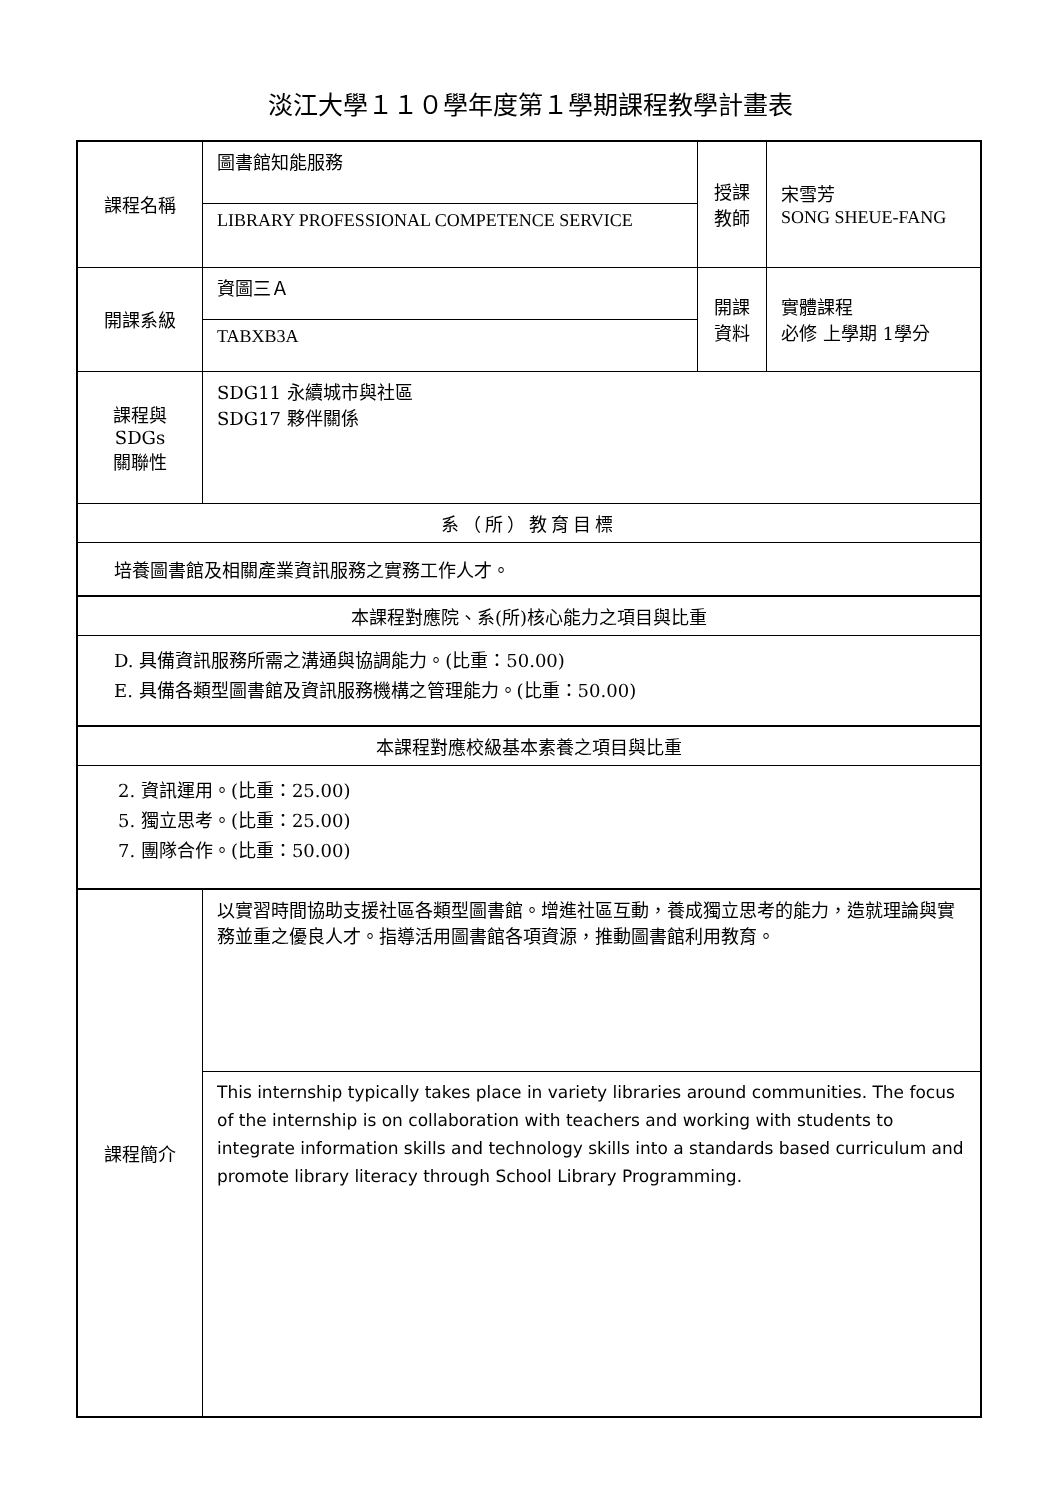淡江大學１１０學年度第１學期課程教學計畫表
| 課程名稱 | 圖書館知能服務 | 授課 教師 | 宋雪芳 SONG SHEUE-FANG |
| | LIBRARY PROFESSIONAL COMPETENCE SERVICE | | |
| 開課系級 | 資圖三Ａ | 開課 資料 | 實體課程 必修 上學期 1學分 |
| | TABXB3A | | |
| 課程與SDGs 關聯性 | SDG11 永續城市與社區 SDG17 夥伴關係 | | |
| 系（所）教育目標 | | | |
| 培養圖書館及相關產業資訊服務之實務工作人才。 | | | |
| 本課程對應院、系(所)核心能力之項目與比重 | | | |
| D. 具備資訊服務所需之溝通與協調能力。(比重：50.00) E. 具備各類型圖書館及資訊服務機構之管理能力。(比重：50.00) | | | |
| 本課程對應校級基本素養之項目與比重 | | | |
| 2. 資訊運用。(比重：25.00) 5. 獨立思考。(比重：25.00) 7. 團隊合作。(比重：50.00) | | | |
| 課程簡介 | 以實習時間協助支援社區各類型圖書館。增進社區互動，養成獨立思考的能力，造就理論與實務並重之優良人才。指導活用圖書館各項資源，推動圖書館利用教育。 | | |
| | This internship typically takes place in variety libraries around communities. The focus of the internship is on collaboration with teachers and working with students to integrate information skills and technology skills into a standards based curriculum and promote library literacy through School Library Programming. | | |